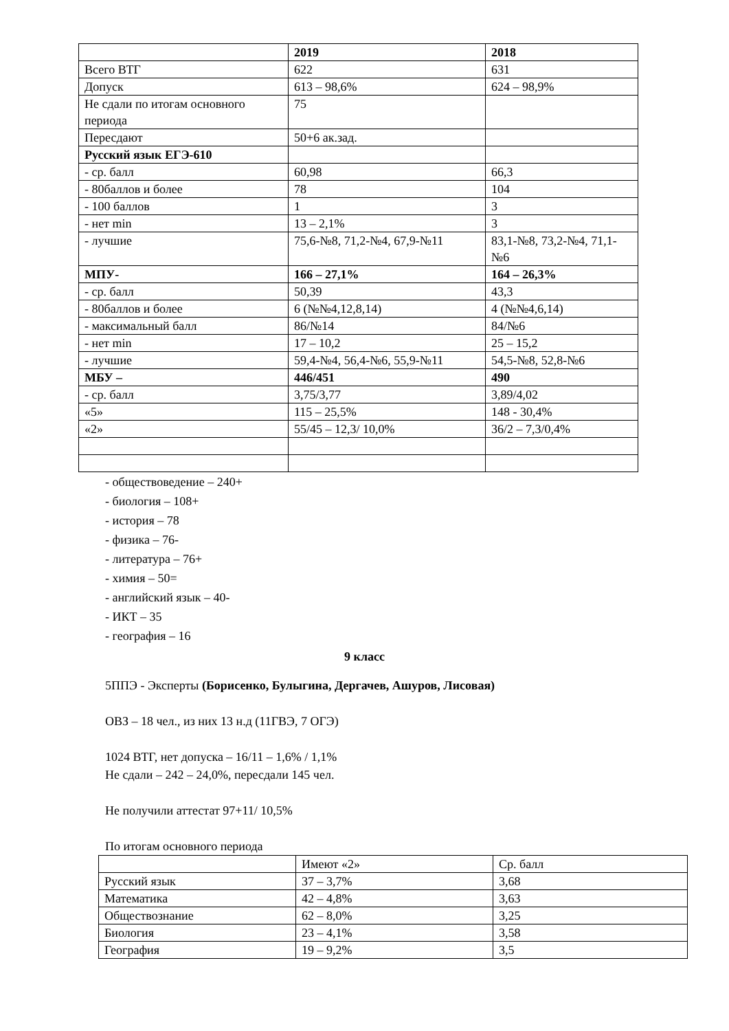| | 2019 | 2018 |
| Всего ВТГ | 622 | 631 |
| Допуск | 613 – 98,6% | 624 – 98,9% |
| Не сдали по итогам основного периода | 75 | |
| Пересдают | 50+6 ак.зад. | |
| Русский язык ЕГЭ-610 | | |
| - ср. балл | 60,98 | 66,3 |
| - 80баллов и более | 78 | 104 |
| - 100 баллов | 1 | 3 |
| - нет min | 13 – 2,1% | 3 |
| - лучшие | 75,6-№8, 71,2-№4, 67,9-№11 | 83,1-№8, 73,2-№4, 71,1-№6 |
| МПУ- | 166 – 27,1% | 164 – 26,3% |
| - ср. балл | 50,39 | 43,3 |
| - 80баллов и более | 6 (№№4,12,8,14) | 4 (№№4,6,14) |
| - максимальный балл | 86/№14 | 84/№6 |
| - нет min | 17 – 10,2 | 25 – 15,2 |
| - лучшие | 59,4-№4, 56,4-№6, 55,9-№11 | 54,5-№8, 52,8-№6 |
| МБУ – | 446/451 | 490 |
| - ср. балл | 3,75/3,77 | 3,89/4,02 |
| «5» | 115 – 25,5% | 148 - 30,4% |
| «2» | 55/45 – 12,3/ 10,0% | 36/2 – 7,3/0,4% |
- обществоведение – 240+
- биология – 108+
- история – 78
- физика – 76-
- литература – 76+
- химия – 50=
- английский язык – 40-
- ИКТ – 35
- география – 16
9 класс
5ППЭ - Эксперты (Борисенко, Булыгина, Дергачев, Ашуров, Лисовая)
ОВЗ – 18 чел., из них 13 н.д (11ГВЭ, 7 ОГЭ)
1024 ВТГ, нет допуска – 16/11 – 1,6% / 1,1%
Не сдали – 242 – 24,0%, пересдали 145 чел.
Не получили аттестат 97+11/ 10,5%
По итогам основного периода
| | Имеют «2» | Ср. балл |
| Русский язык | 37 – 3,7% | 3,68 |
| Математика | 42 – 4,8% | 3,63 |
| Обществознание | 62 – 8,0% | 3,25 |
| Биология | 23 – 4,1% | 3,58 |
| География | 19 – 9,2% | 3,5 |